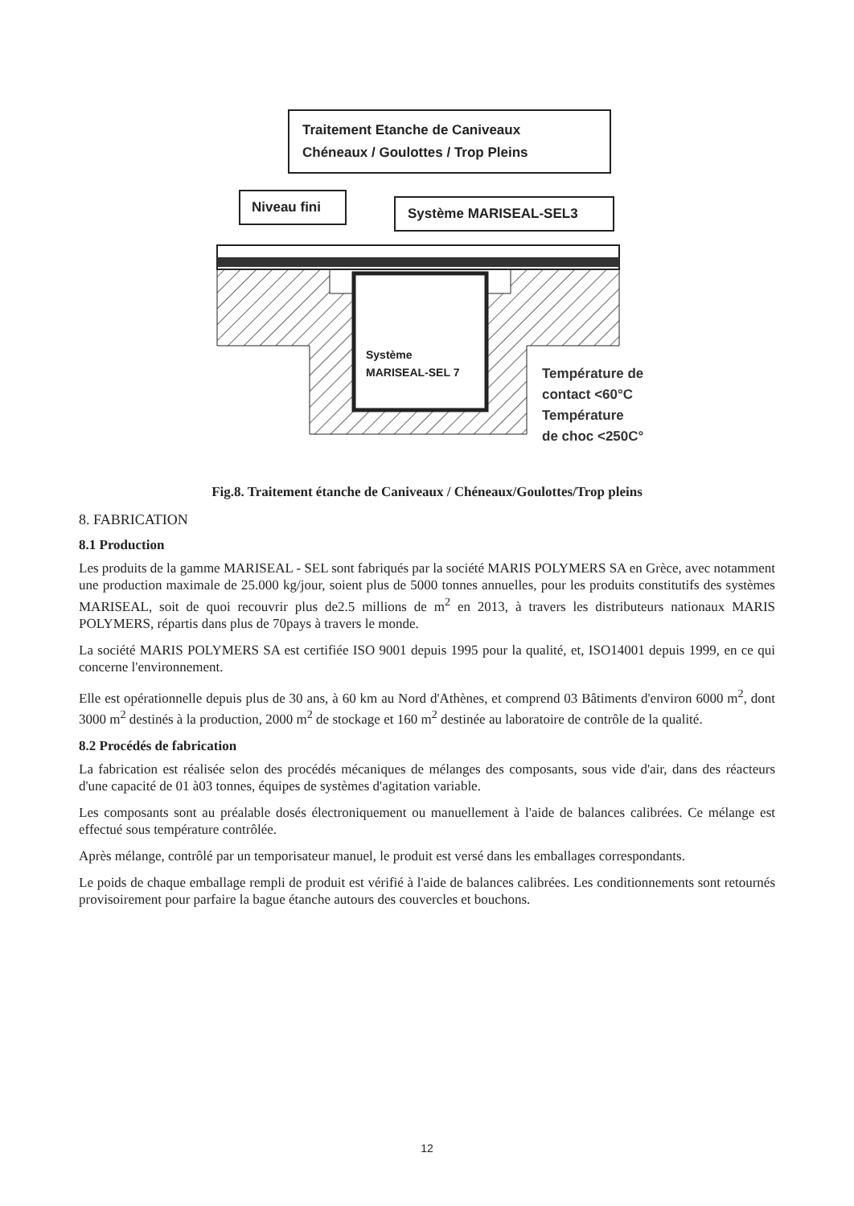Traitement Etanche de Caniveaux
Chéneaux / Goulottes / Trop Pleins
Niveau fini Système MARISEAL-SEL3
Système
MARISEAL-SEL 7
Température de
contact <60°C
Température
de choc <250C°
Fig.8. Traitement étanche de Caniveaux / Chéneaux/Goulottes/Trop pleins
8. FABRICATION
8.1 Production
Les produits de la gamme MARISEAL - SEL sont fabriqués par la société MARIS POLYMERS SA en Grèce, avec notamment une production maximale de 25.000 kg/jour, soient plus de 5000 tonnes annuelles, pour les produits constitutifs des systèmes MARISEAL, soit de quoi recouvrir plus de2.5 millions de m<sup>2</sup> en 2013, à travers les distributeurs nationaux MARIS POLYMERS, répartis dans plus de 70pays à travers le monde.
La société MARIS POLYMERS SA est certifiée ISO 9001 depuis 1995 pour la qualité, et, ISO14001 depuis 1999, en ce qui concerne l'environnement.
Elle est opérationnelle depuis plus de 30 ans, à 60 km au Nord d'Athènes, et comprend 03 Bâtiments d'environ 6000 m<sup>2</sup>, dont 3000 m<sup>2</sup> destinés à la production, 2000 m<sup>2</sup> de stockage et 160 m<sup>2</sup> destinée au laboratoire de contrôle de la qualité.
8.2 Procédés de fabrication
La fabrication est réalisée selon des procédés mécaniques de mélanges des composants, sous vide d'air, dans des réacteurs d'une capacité de 01 à03 tonnes, équipes de systèmes d'agitation variable.
Les composants sont au préalable dosés électroniquement ou manuellement à l'aide de balances calibrées. Ce mélange est effectué sous température contrôlée.
Après mélange, contrôlé par un temporisateur manuel, le produit est versé dans les emballages correspondants.
Le poids de chaque emballage rempli de produit est vérifié à l'aide de balances calibrées. Les conditionnements sont retournés provisoirement pour parfaire la bague étanche autours des couvercles et bouchons.
12